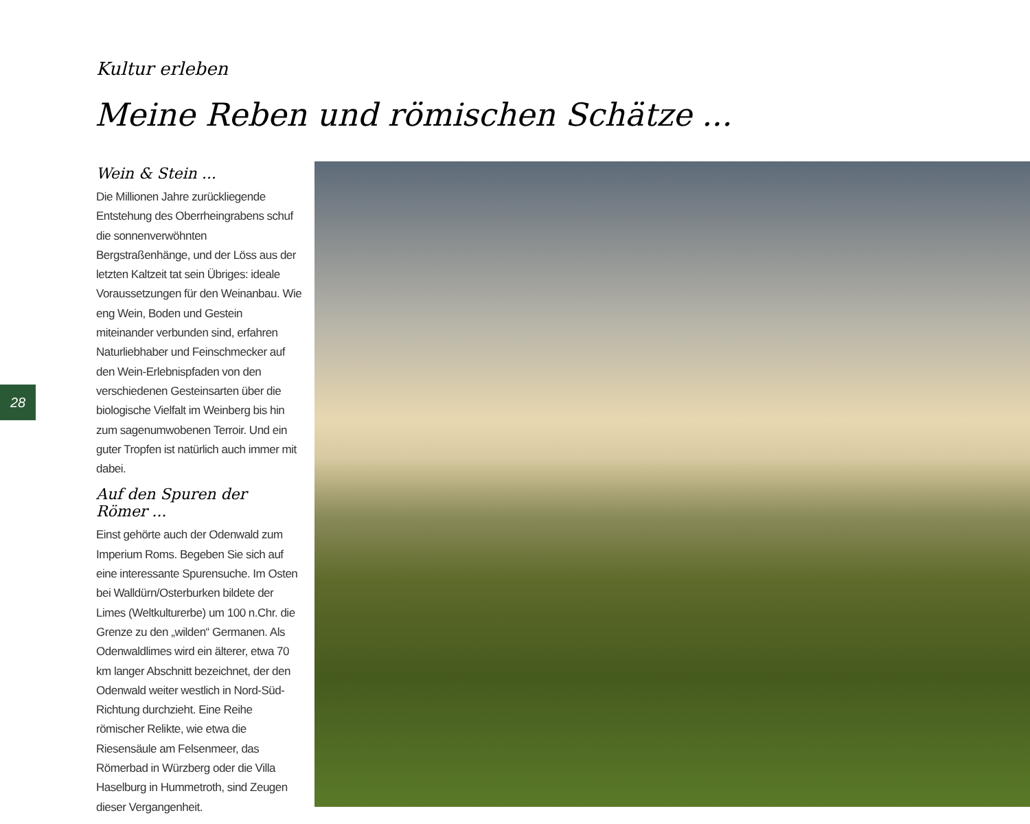Kultur erleben
Meine Reben und römischen Schätze ...
28
Wein & Stein ...
Die Millionen Jahre zurückliegende Entstehung des Oberrheingrabens schuf die sonnenverwöhnten Bergstraßenhänge, und der Löss aus der letzten Kaltzeit tat sein Übriges: ideale Voraussetzungen für den Weinanbau. Wie eng Wein, Boden und Gestein miteinander verbunden sind, erfahren Naturliebhaber und Feinschmecker auf den Wein-Erlebnispfaden von den verschiedenen Gesteinsarten über die biologische Vielfalt im Weinberg bis hin zum sagenumwobenen Terroir. Und ein guter Tropfen ist natürlich auch immer mit dabei.
Auf den Spuren der Römer ...
Einst gehörte auch der Odenwald zum Imperium Roms. Begeben Sie sich auf eine interessante Spurensuche. Im Osten bei Walldürn/Osterburken bildete der Limes (Weltkulturerbe) um 100 n.Chr. die Grenze zu den „wilden“ Germanen. Als Odenwaldlimes wird ein älterer, etwa 70 km langer Abschnitt bezeichnet, der den Odenwald weiter westlich in Nord-Süd-Richtung durchzieht. Eine Reihe römischer Relikte, wie etwa die Riesensäule am Felsenmeer, das Römerbad in Würzberg oder die Villa Haselburg in Hummetroth, sind Zeugen dieser Vergangenheit.